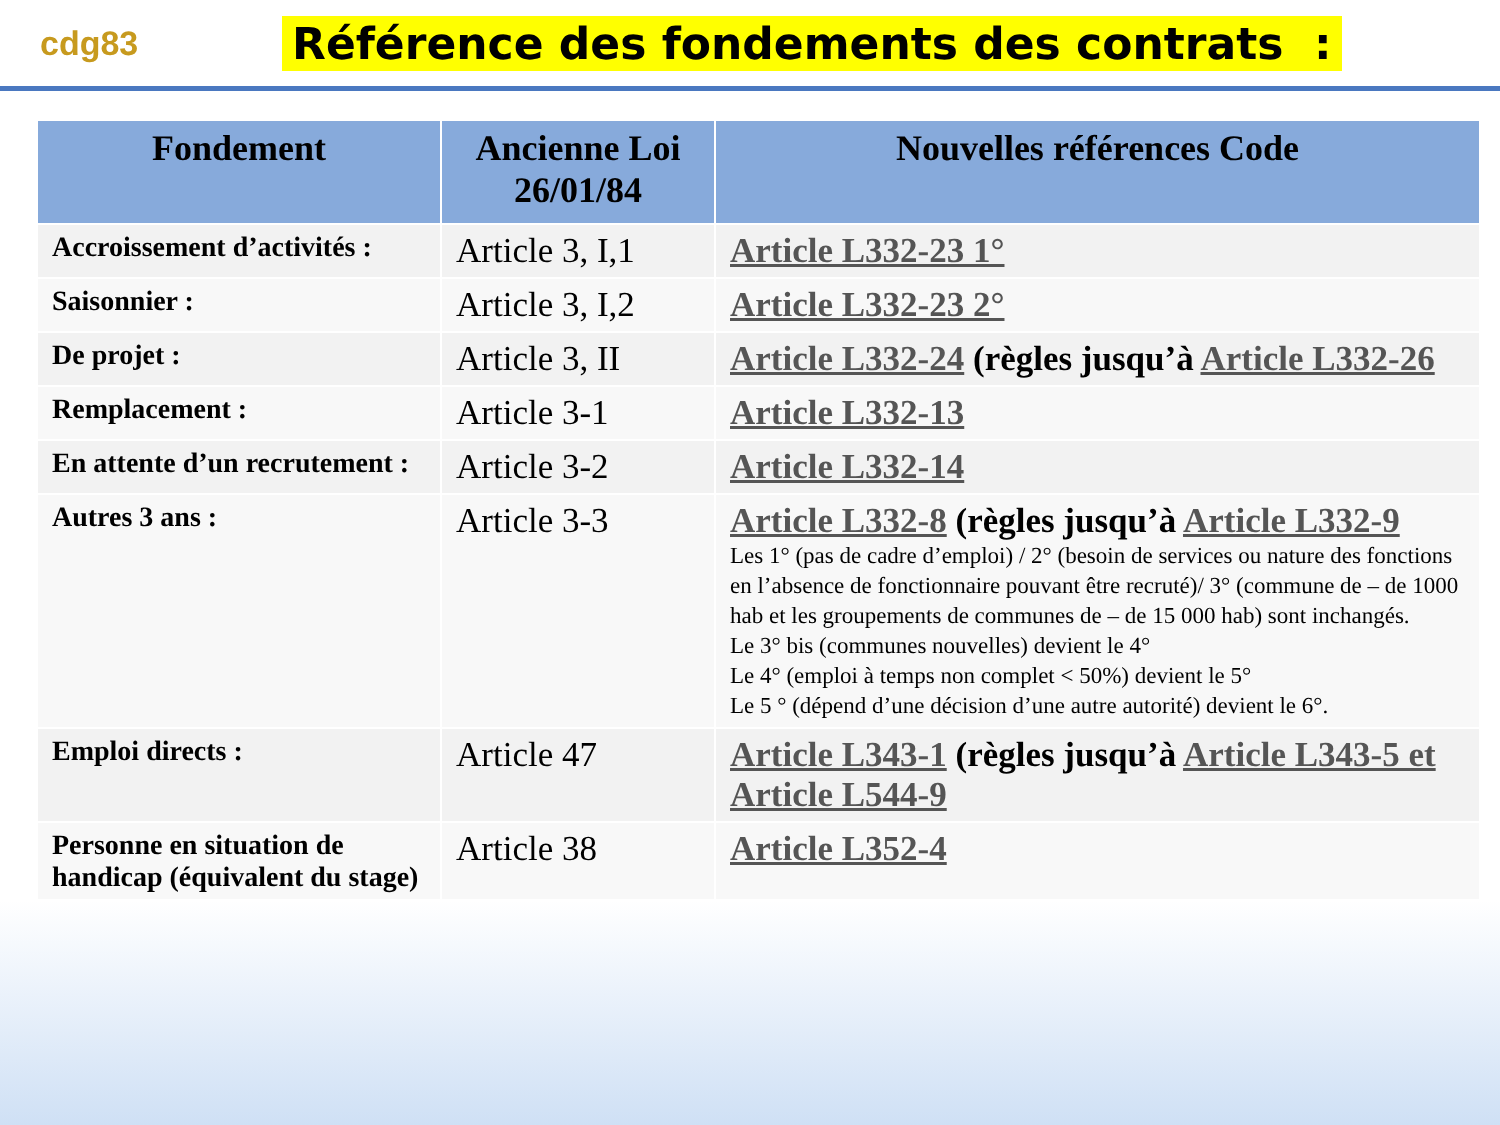cdg83
Référence des fondements des contrats :
| Fondement | Ancienne Loi 26/01/84 | Nouvelles références Code |
| --- | --- | --- |
| Accroissement d’activités : | Article 3, I,1 | Article L332-23 1° |
| Saisonnier : | Article 3, I,2 | Article L332-23 2° |
| De projet : | Article 3, II | Article L332-24 (règles jusqu’à Article L332-26 |
| Remplacement : | Article 3-1 | Article L332-13 |
| En attente d’un recrutement : | Article 3-2 | Article L332-14 |
| Autres 3 ans : | Article 3-3 | Article L332-8 (règles jusqu’à Article L332-9 Les 1° (pas de cadre d’emploi) / 2° (besoin de services ou nature des fonctions en l’absence de fonctionnaire pouvant être recruté)/ 3° (commune de – de 1000 hab et les groupements de communes de – de 15 000 hab) sont inchangés. Le 3° bis (communes nouvelles) devient le 4° Le 4° (emploi à temps non complet < 50%) devient le 5° Le 5 ° (dépend d’une décision d’une autre autorité) devient le 6°. |
| Emploi directs : | Article 47 | Article L343-1 (règles jusqu’à Article L343-5 et Article L544-9 |
| Personne en situation de handicap (équivalent du stage) | Article 38 | Article L352-4 |